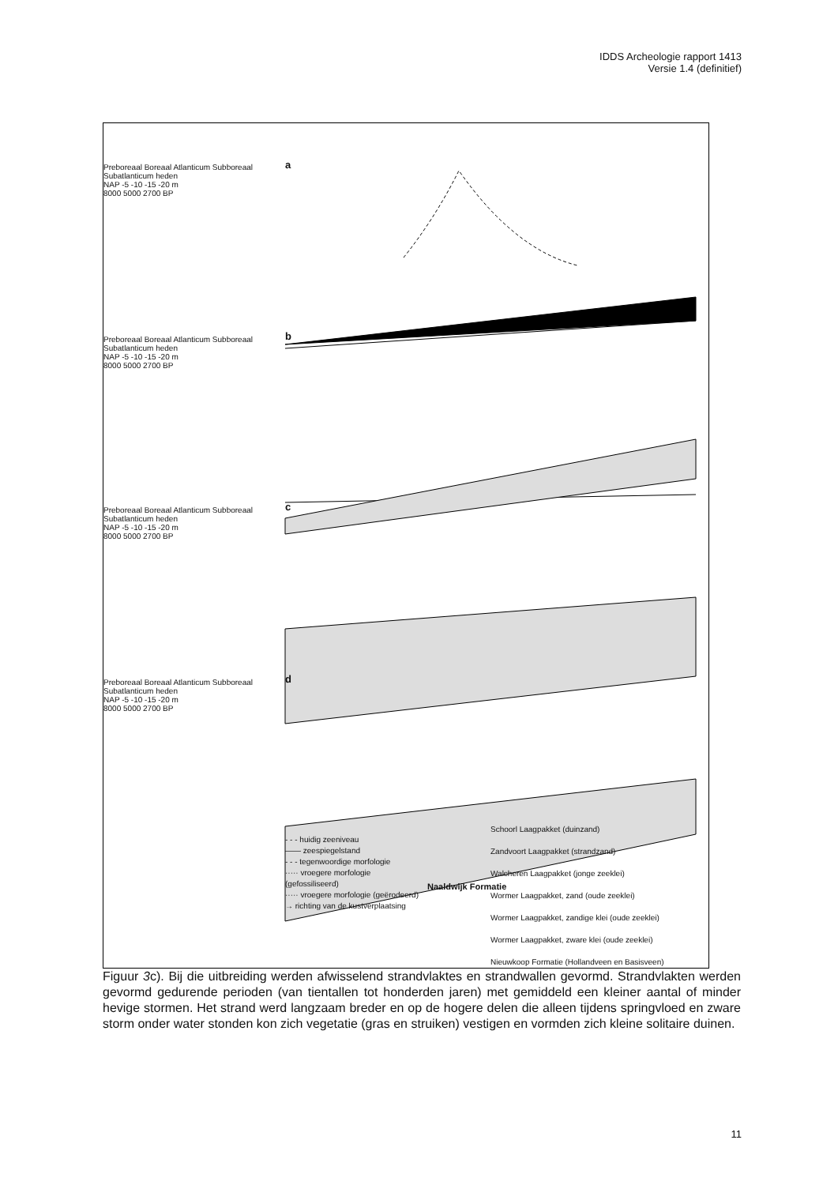IDDS Archeologie rapport 1413
Versie 1.4 (definitief)
a
b
c
d
Preboreaal Boreaal Atlanticum Subboreaal Subatlanticum heden
NAP -5 -10 -15 -20 m
8000 5000 2700 BP
Preboreaal Boreaal Atlanticum Subboreaal Subatlanticum heden
NAP -5 -10 -15 -20 m
8000 5000 2700 BP
Preboreaal Boreaal Atlanticum Subboreaal Subatlanticum heden
NAP -5 -10 -15 -20 m
8000 5000 2700 BP
Preboreaal Boreaal Atlanticum Subboreaal Subatlanticum heden
NAP -5 -10 -15 -20 m
8000 5000 2700 BP
- - - huidig zeeniveau
—— zeespiegelstand
- - - tegenwoordige morfologie
····· vroegere morfologie (gefossiliseerd)
····· vroegere morfologie (geërodeerd)
→ richting van de kustverplaatsing
Naaldwijk Formatie
Schoorl Laagpakket (duinzand)
Zandvoort Laagpakket (strandzand)
Walcheren Laagpakket (jonge zeeklei)
Wormer Laagpakket, zand (oude zeeklei)
Wormer Laagpakket, zandige klei (oude zeeklei)
Wormer Laagpakket, zware klei (oude zeeklei)
Nieuwkoop Formatie (Hollandveen en Basisveen)
Figuur 3c). Bij die uitbreiding werden afwisselend strandvlaktes en strandwallen gevormd. Strandvlakten werden gevormd gedurende perioden (van tientallen tot honderden jaren) met gemiddeld een kleiner aantal of minder hevige stormen. Het strand werd langzaam breder en op de hogere delen die alleen tijdens springvloed en zware storm onder water stonden kon zich vegetatie (gras en struiken) vestigen en vormden zich kleine solitaire duinen.
11